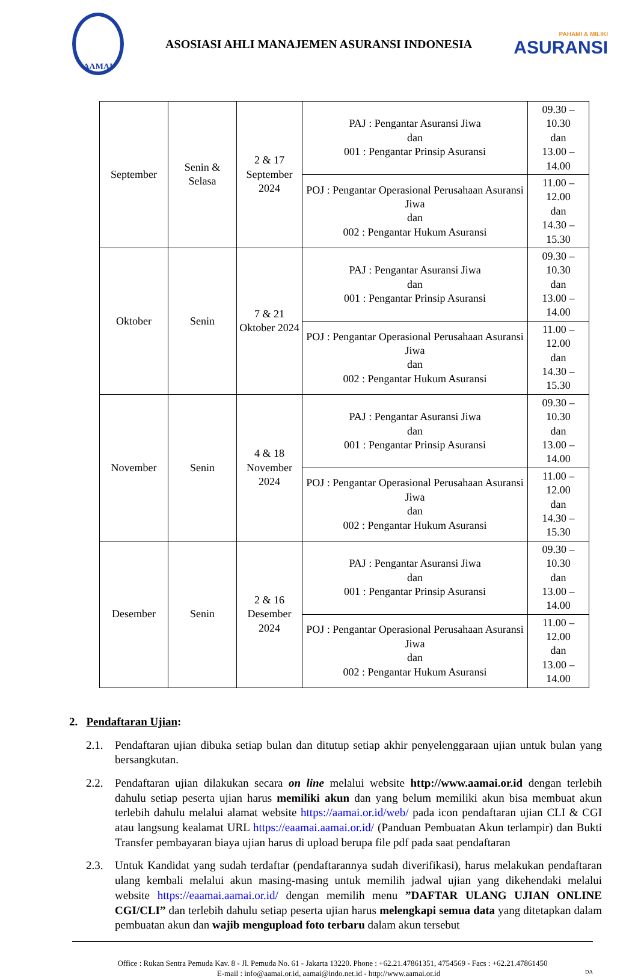AAMAI
ASOSIASI AHLI MANAJEMEN ASURANSI INDONESIA
PAHAMI & MILIKI
ASURANSI
| September | Senin & Selasa | 2 & 17 September 2024 | PAJ : Pengantar Asuransi Jiwa dan 001 : Pengantar Prinsip Asuransi | 09.30 – 10.30 dan 13.00 – 14.00 |
| | | | POJ : Pengantar Operasional Perusahaan Asuransi Jiwa dan 002 : Pengantar Hukum Asuransi | 11.00 – 12.00 dan 14.30 – 15.30 |
| Oktober | Senin | 7 & 21 Oktober 2024 | PAJ : Pengantar Asuransi Jiwa dan 001 : Pengantar Prinsip Asuransi | 09.30 – 10.30 dan 13.00 – 14.00 |
| | | | POJ : Pengantar Operasional Perusahaan Asuransi Jiwa dan 002 : Pengantar Hukum Asuransi | 11.00 – 12.00 dan 14.30 – 15.30 |
| November | Senin | 4 & 18 November 2024 | PAJ : Pengantar Asuransi Jiwa dan 001 : Pengantar Prinsip Asuransi | 09.30 – 10.30 dan 13.00 – 14.00 |
| | | | POJ : Pengantar Operasional Perusahaan Asuransi Jiwa dan 002 : Pengantar Hukum Asuransi | 11.00 – 12.00 dan 14.30 – 15.30 |
| Desember | Senin | 2 & 16 Desember 2024 | PAJ : Pengantar Asuransi Jiwa dan 001 : Pengantar Prinsip Asuransi | 09.30 – 10.30 dan 13.00 – 14.00 |
| | | | POJ : Pengantar Operasional Perusahaan Asuransi Jiwa dan 002 : Pengantar Hukum Asuransi | 11.00 – 12.00 dan 13.00 – 14.00 |
2. Pendaftaran Ujian:
2.1. Pendaftaran ujian dibuka setiap bulan dan ditutup setiap akhir penyelenggaraan ujian untuk bulan yang bersangkutan.
2.2. Pendaftaran ujian dilakukan secara on line melalui website http://www.aamai.or.id dengan terlebih dahulu setiap peserta ujian harus memiliki akun dan yang belum memiliki akun bisa membuat akun terlebih dahulu melalui alamat website https://aamai.or.id/web/ pada icon pendaftaran ujian CLI & CGI atau langsung kealamat URL https://eaamai.aamai.or.id/ (Panduan Pembuatan Akun terlampir) dan Bukti Transfer pembayaran biaya ujian harus di upload berupa file pdf pada saat pendaftaran
2.3. Untuk Kandidat yang sudah terdaftar (pendaftarannya sudah diverifikasi), harus melakukan pendaftaran ulang kembali melalui akun masing-masing untuk memilih jadwal ujian yang dikehendaki melalui website https://eaamai.aamai.or.id/ dengan memilih menu ”DAFTAR ULANG UJIAN ONLINE CGI/CLI” dan terlebih dahulu setiap peserta ujian harus melengkapi semua data yang ditetapkan dalam pembuatan akun dan wajib mengupload foto terbaru dalam akun tersebut
Office : Rukan Sentra Pemuda Kav. 8 - Jl. Pemuda No. 61 - Jakarta 13220. Phone : +62.21.47861351, 4754569 - Facs : +62.21.47861450
E-mail : info@aamai.or.id, aamai@indo.net.id - http://www.aamai.or.id DA